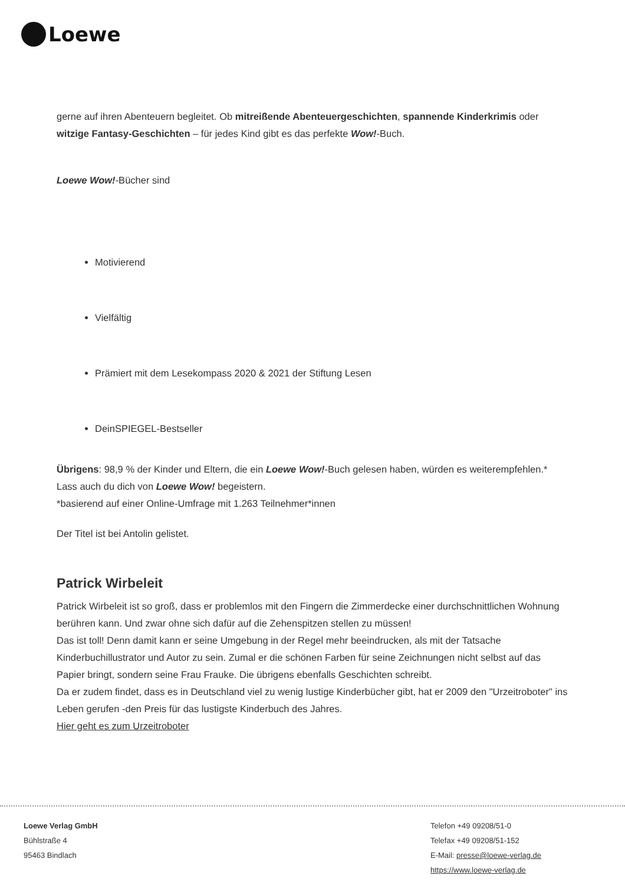Loewe
gerne auf ihren Abenteuern begleitet. Ob mitreißende Abenteuergeschichten, spannende Kinderkrimis oder witzige Fantasy-Geschichten – für jedes Kind gibt es das perfekte Wow!-Buch.
Loewe Wow!-Bücher sind
Motivierend
Vielfältig
Prämiert mit dem Lesekompass 2020 & 2021 der Stiftung Lesen
DeinSPIEGEL-Bestseller
Übrigens: 98,9 % der Kinder und Eltern, die ein Loewe Wow!-Buch gelesen haben, würden es weiterempfehlen.* Lass auch du dich von Loewe Wow! begeistern.
*basierend auf einer Online-Umfrage mit 1.263 Teilnehmer*innen
Der Titel ist bei Antolin gelistet.
Patrick Wirbeleit
Patrick Wirbeleit ist so groß, dass er problemlos mit den Fingern die Zimmerdecke einer durchschnittlichen Wohnung berühren kann. Und zwar ohne sich dafür auf die Zehenspitzen stellen zu müssen!
Das ist toll! Denn damit kann er seine Umgebung in der Regel mehr beeindrucken, als mit der Tatsache Kinderbuchillustrator und Autor zu sein. Zumal er die schönen Farben für seine Zeichnungen nicht selbst auf das Papier bringt, sondern seine Frau Frauke. Die übrigens ebenfalls Geschichten schreibt.
Da er zudem findet, dass es in Deutschland viel zu wenig lustige Kinderbücher gibt, hat er 2009 den "Urzeitroboter" ins Leben gerufen -den Preis für das lustigste Kinderbuch des Jahres.
Hier geht es zum Urzeitroboter
Loewe Verlag GmbH
Bühlstraße 4
95463 Bindlach
Telefon +49 09208/51-0
Telefax +49 09208/51-152
E-Mail: presse@loewe-verlag.de
https://www.loewe-verlag.de